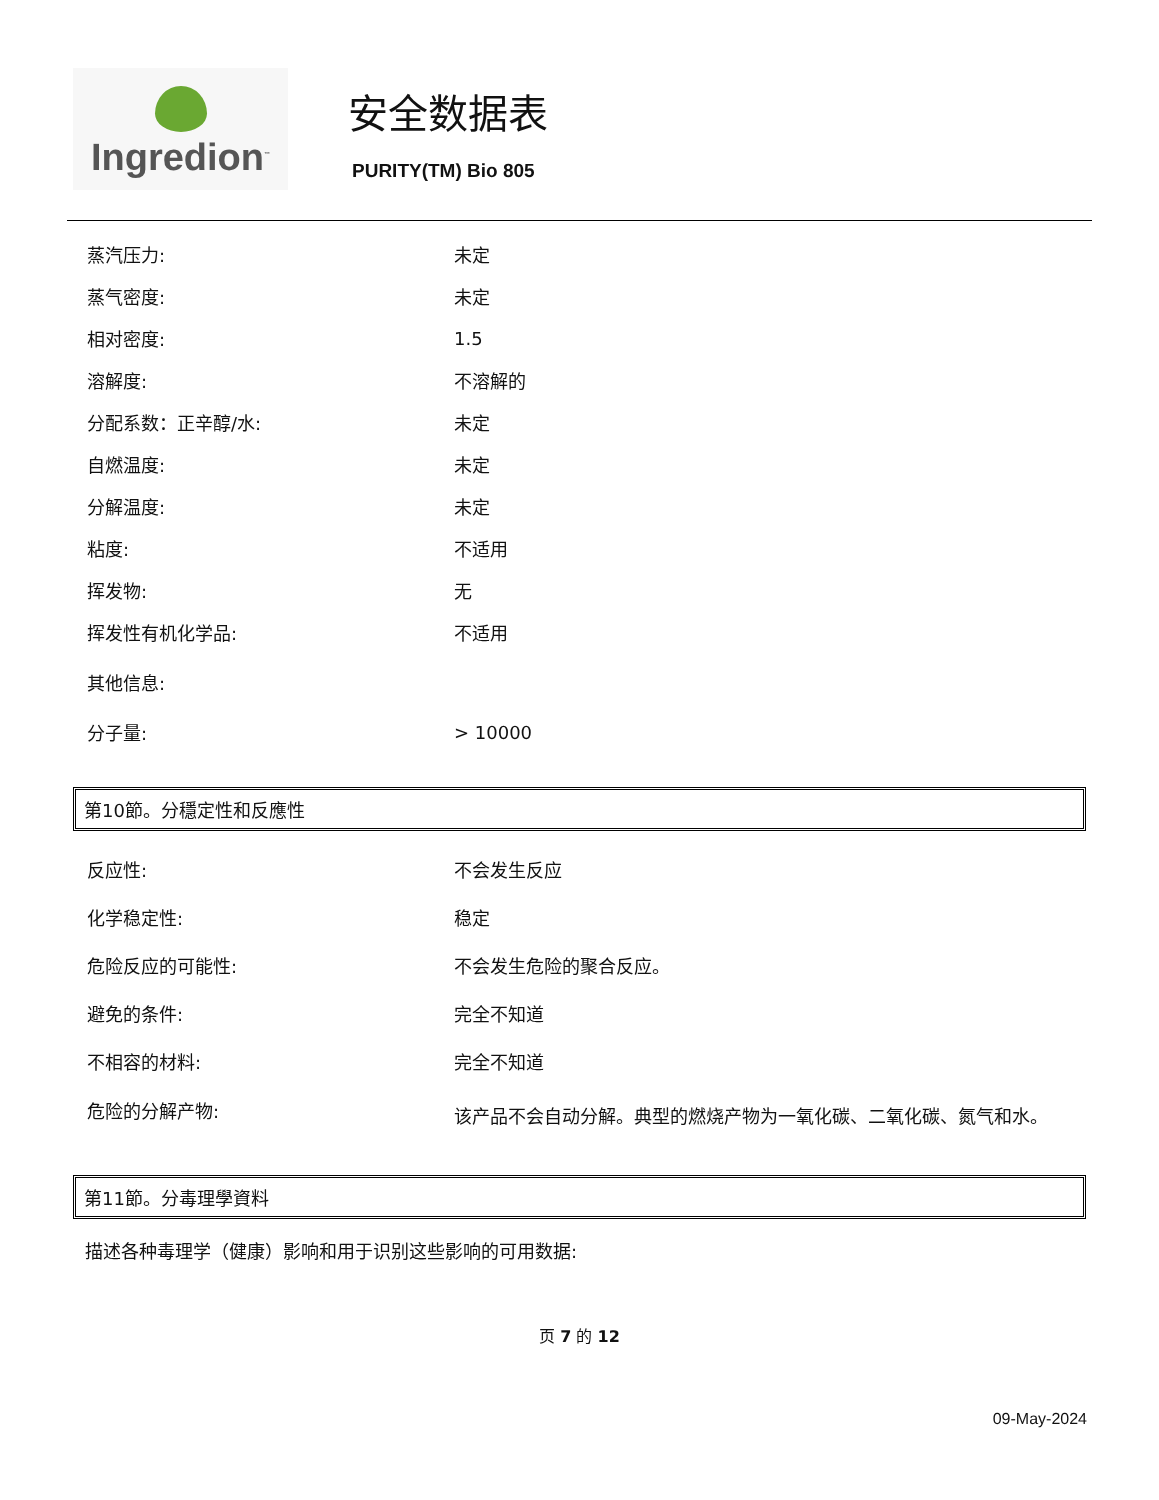Ingredion<sup>™</sup>
安全数据表
PURITY(TM) Bio 805
| 蒸汽压力: | 未定 |
| 蒸气密度: | 未定 |
| 相对密度: | 1.5 |
| 溶解度: | 不溶解的 |
| 分配系数：正辛醇/水: | 未定 |
| 自燃温度: | 未定 |
| 分解温度: | 未定 |
| 粘度: | 不适用 |
| 挥发物: | 无 |
| 挥发性有机化学品: | 不适用 |
| 其他信息: | |
| 分子量: | > 10000 |
第10節。分穩定性和反應性
| 反应性: | 不会发生反应 |
| 化学稳定性: | 稳定 |
| 危险反应的可能性: | 不会发生危险的聚合反应。 |
| 避免的条件: | 完全不知道 |
| 不相容的材料: | 完全不知道 |
| 危险的分解产物: | 该产品不会自动分解。典型的燃烧产物为一氧化碳、二氧化碳、氮气和水。 |
第11節。分毒理學資料
描述各种毒理学（健康）影响和用于识别这些影响的可用数据:
页 7 的 12
09-May-2024